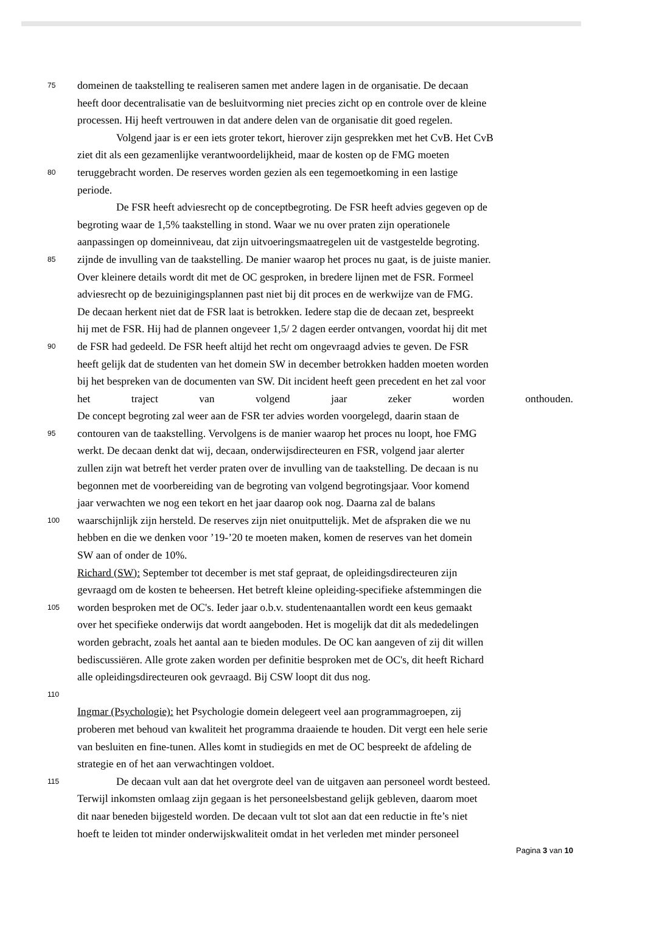75
domeinen de taakstelling te realiseren samen met andere lagen in de organisatie. De decaan
heeft door decentralisatie van de besluitvorming niet precies zicht op en controle over de kleine
processen. Hij heeft vertrouwen in dat andere delen van de organisatie dit goed regelen.
Volgend jaar is er een iets groter tekort, hierover zijn gesprekken met het CvB. Het CvB
ziet dit als een gezamenlijke verantwoordelijkheid, maar de kosten op de FMG moeten
80
teruggebracht worden. De reserves worden gezien als een tegemoetkoming in een lastige
periode.
De FSR heeft adviesrecht op de conceptbegroting. De FSR heeft advies gegeven op de
begroting waar de 1,5% taakstelling in stond. Waar we nu over praten zijn operationele
aanpassingen op domeinniveau, dat zijn uitvoeringsmaatregelen uit de vastgestelde begroting.
85
zijnde de invulling van de taakstelling. De manier waarop het proces nu gaat, is de juiste manier.
Over kleinere details wordt dit met de OC gesproken, in bredere lijnen met de FSR. Formeel
adviesrecht op de bezuinigingsplannen past niet bij dit proces en de werkwijze van de FMG.
De decaan herkent niet dat de FSR laat is betrokken. Iedere stap die de decaan zet, bespreekt
hij met de FSR. Hij had de plannen ongeveer 1,5/ 2 dagen eerder ontvangen, voordat hij dit met
90
de FSR had gedeeld. De FSR heeft altijd het recht om ongevraagd advies te geven. De FSR
heeft gelijk dat de studenten van het domein SW in december betrokken hadden moeten worden
bij het bespreken van de documenten van SW. Dit incident heeft geen precedent en het zal voor
het traject van volgend jaar zeker worden onthouden.
De concept begroting zal weer aan de FSR ter advies worden voorgelegd, daarin staan de
95
contouren van de taakstelling. Vervolgens is de manier waarop het proces nu loopt, hoe FMG
werkt. De decaan denkt dat wij, decaan, onderwijsdirecteuren en FSR, volgend jaar alerter
zullen zijn wat betreft het verder praten over de invulling van de taakstelling. De decaan is nu
begonnen met de voorbereiding van de begroting van volgend begrotingsjaar. Voor komend
jaar verwachten we nog een tekort en het jaar daarop ook nog. Daarna zal de balans
100
waarschijnlijk zijn hersteld. De reserves zijn niet onuitputtelijk. Met de afspraken die we nu
hebben en die we denken voor ’19-’20 te moeten maken, komen de reserves van het domein
SW aan of onder de 10%.
Richard (SW): September tot december is met staf gepraat, de opleidingsdirecteuren zijn
gevraagd om de kosten te beheersen. Het betreft kleine opleiding-specifieke afstemmingen die
105
worden besproken met de OC's. Ieder jaar o.b.v. studentenaantallen wordt een keus gemaakt
over het specifieke onderwijs dat wordt aangeboden. Het is mogelijk dat dit als mededelingen
worden gebracht, zoals het aantal aan te bieden modules. De OC kan aangeven of zij dit willen
bediscussiëren. Alle grote zaken worden per definitie besproken met de OC's, dit heeft Richard
alle opleidingsdirecteuren ook gevraagd. Bij CSW loopt dit dus nog.
110
Ingmar (Psychologie): het Psychologie domein delegeert veel aan programmagroepen, zij
proberen met behoud van kwaliteit het programma draaiende te houden. Dit vergt een hele serie
van besluiten en fine-tunen. Alles komt in studiegids en met de OC bespreekt de afdeling de
strategie en of het aan verwachtingen voldoet.
115
De decaan vult aan dat het overgrote deel van de uitgaven aan personeel wordt besteed.
Terwijl inkomsten omlaag zijn gegaan is het personeelsbestand gelijk gebleven, daarom moet
dit naar beneden bijgesteld worden. De decaan vult tot slot aan dat een reductie in fte’s niet
hoeft te leiden tot minder onderwijskwaliteit omdat in het verleden met minder personeel
Pagina 3 van 10